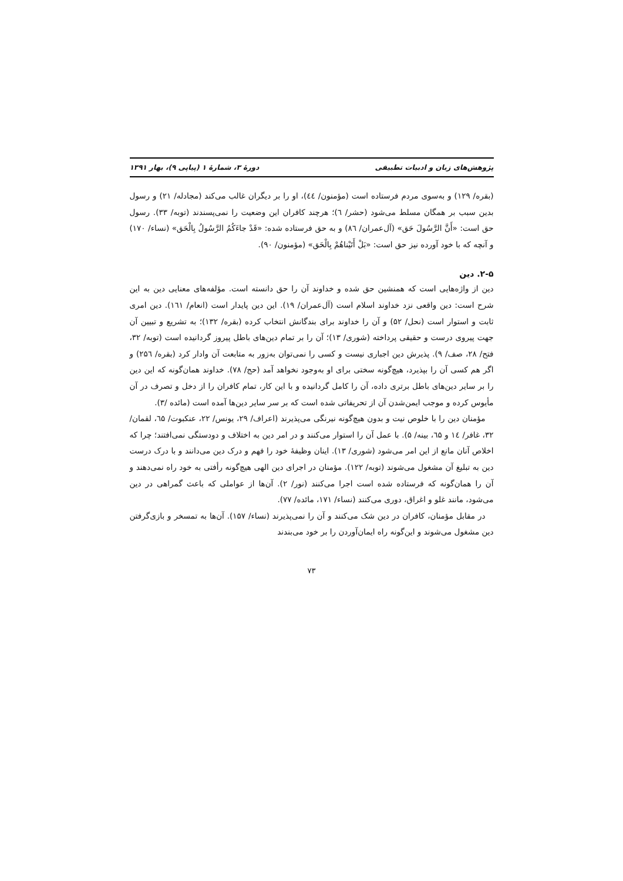پژوهش‌های زبان و ادبیات تطبیقی دورهٔ ۳، شمارهٔ ۱ (پیاپی ۹)، بهار ۱۳۹۱
(بقره/ ۱۲۹) و به‌سوی مردم فرستاده است (مؤمنون/ ٤٤)، او را بر دیگران غالب می‌کند (مجادله/ ۲۱) و رسول بدین سبب بر همگان مسلط می‌شود (حشر/ ٦)؛ هرچند کافران این وضعیت را نمی‌پسندند (توبه/ ۳۳). رسول حق است: «أَنَّ الرَّسُولَ حَق» (آل‌عمران/ ۸٦) و به حق فرستاده شده: «قَدْ جاءَکُمُ الرَّسُولُ بِالْحَق» (نساء/ ۱۷۰) و آنچه که با خود آورده نیز حق است: «بَلْ أَتَیْناهُمْ بِالْحَق» (مؤمنون/ ۹۰).
۲-۵. دین
دین از واژه‌هایی است که همنشین حق شده و خداوند آن را حق دانسته است. مؤلفه‌های معنایی دین به این شرح است: دین واقعی نزد خداوند اسلام است (آل‌عمران/ ۱۹). این دین پایدار است (انعام/ ۱٦۱). دین امری ثابت و استوار است (نحل/ ۵۲) و آن را خداوند برای بندگانش انتخاب کرده (بقره/ ۱۳۲)؛ به تشریع و تبیین آن جهت پیروی درست و حقیقی پرداخته (شوری/ ۱۳)؛ آن را بر تمام دین‌های باطل پیروز گردانیده است (توبه/ ۳۲، فتح/ ۲۸، صف/ ۹). پذیرش دین اجباری نیست و کسی را نمی‌توان به‌زور به متابعت آن وادار کرد (بقره/ ۲۵٦) و اگر هم کسی آن را بپذیرد، هیچ‌گونه سختی برای او به‌وجود نخواهد آمد (حج/ ۷۸). خداوند همان‌گونه که این دین را بر سایر دین‌های باطل برتری داده، آن را کامل گردانیده و با این کار، تمام کافران را از دخل و تصرف در آن مأیوس کرده و موجب ایمن‌شدن آن از تحریفاتی شده است که بر سر سایر دین‌ها آمده است (مائده /۳).
مؤمنان دین را با خلوص نیت و بدون هیچ‌گونه نیرنگی می‌پذیرند (اعراف/ ۲۹، یونس/ ۲۲، عنکبوت/ ٦۵، لقمان/ ۳۲، غافر/ ۱٤ و ٦۵، بینه/ ۵). با عمل آن را استوار می‌کنند و در امر دین به اختلاف و دودستگی نمی‌افتند؛ چرا که اخلاص آنان مانع از این امر می‌شود (شوری/ ۱۳). اینان وظیفهٔ خود را فهم و درک دین می‌دانند و با درک درست دین به تبلیغ آن مشغول می‌شوند (توبه/ ۱۲۲). مؤمنان در اجرای دین الهی هیچ‌گونه رأفتی به خود راه نمی‌دهند و آن را همان‌گونه که فرستاده شده است اجرا می‌کنند (نور/ ۲). آن‌ها از عواملی که باعث گمراهی در دین می‌شود، مانند غلو و اغراق، دوری می‌کنند (نساء/ ۱۷۱، مائده/ ۷۷).
در مقابل مؤمنان، کافران در دین شک می‌کنند و آن را نمی‌پذیرند (نساء/ ۱۵۷). آن‌ها به تمسخر و بازی‌گرفتن دین مشغول می‌شوند و این‌گونه راه ایمان‌آوردن را بر خود می‌بندند
۷۳